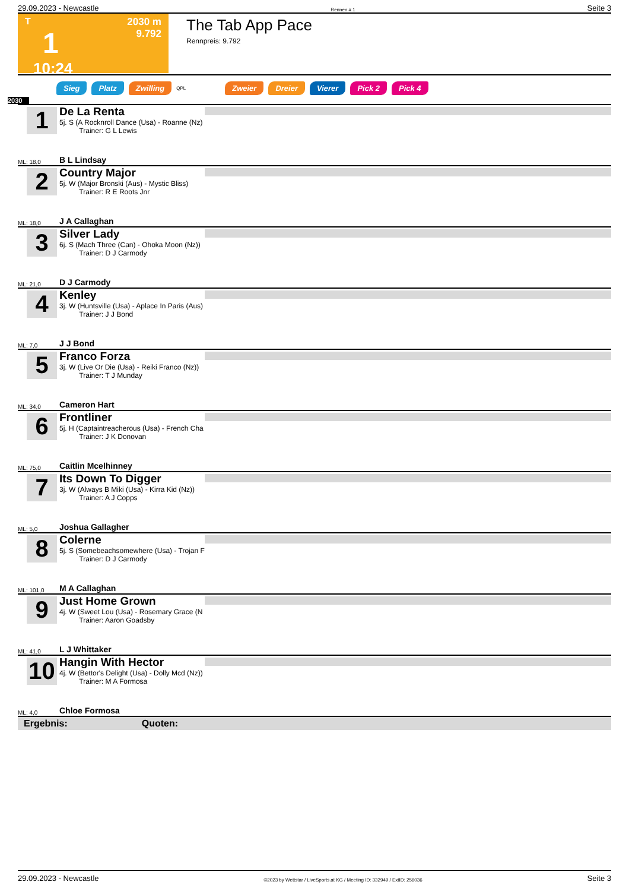29.09.2023 - Newcastle Rennen # 1 Seite 3
T
1
10:24
2030 m
9.792
The Tab App Pace
Rennpreis: 9.792
Sieg Platz Zwilling QPL Zweier Dreier Vierer Pick 2 Pick 4
2030
1
ML: 18,0
De La Renta
5j. S (A Rocknroll Dance (Usa) - Roanne (Nz)
Trainer: G L Lewis
B L Lindsay
2
ML: 18,0
Country Major
5j. W (Major Bronski (Aus) - Mystic Bliss)
Trainer: R E Roots Jnr
J A Callaghan
3
ML: 21,0
Silver Lady
6j. S (Mach Three (Can) - Ohoka Moon (Nz))
Trainer: D J Carmody
D J Carmody
4
ML: 7,0
Kenley
3j. W (Huntsville (Usa) - Aplace In Paris (Aus)
Trainer: J J Bond
J J Bond
5
ML: 34,0
Franco Forza
3j. W (Live Or Die (Usa) - Reiki Franco (Nz))
Trainer: T J Munday
Cameron Hart
6
ML: 75,0
Frontliner
5j. H (Captaintreacherous (Usa) - French Cha
Trainer: J K Donovan
Caitlin Mcelhinney
7
ML: 5,0
Its Down To Digger
3j. W (Always B Miki (Usa) - Kirra Kid (Nz))
Trainer: A J Copps
Joshua Gallagher
8
ML: 101,0
Colerne
5j. S (Somebeachsomewhere (Usa) - Trojan F
Trainer: D J Carmody
M A Callaghan
9
ML: 41,0
Just Home Grown
4j. W (Sweet Lou (Usa) - Rosemary Grace (N
Trainer: Aaron Goadsby
L J Whittaker
10
ML: 4,0
Hangin With Hector
4j. W (Bettor's Delight (Usa) - Dolly Mcd (Nz))
Trainer: M A Formosa
Chloe Formosa
Ergebnis: Quoten:
29.09.2023 - Newcastle ©2023 by Wettstar / LiveSports.at KG / Meeting ID: 332949 / ExtID: 256036 Seite 3